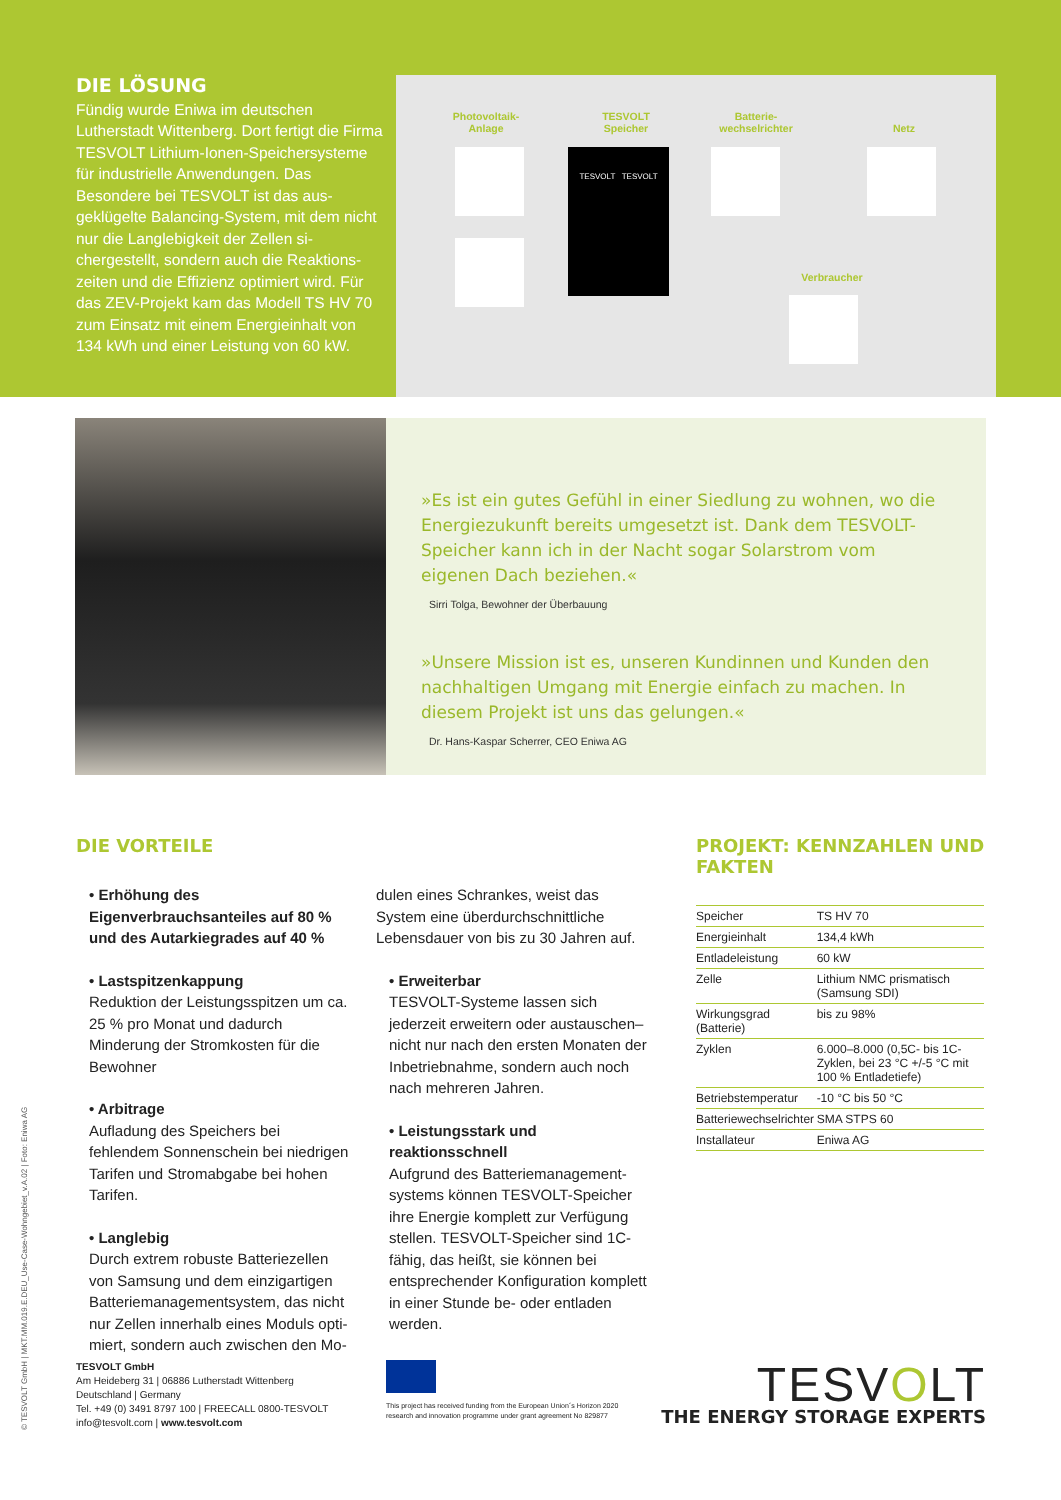DIE LÖSUNG
Fündig wurde Eniwa im deutschen Lutherstadt Wittenberg. Dort fertigt die Firma TESVOLT Lithium-Ionen-Speicher­systeme für industrielle Anwendungen. Das Besondere bei TESVOLT ist das aus­geklügelte Balancing-System, mit dem nicht nur die Langlebigkeit der Zellen si­chergestellt, sondern auch die Reaktions­zeiten und die Effizienz optimiert wird. Für das ZEV-Projekt kam das Modell TS HV 70 zum Einsatz mit einem Energie­inhalt von 134 kWh und einer Leistung von 60 kW.
Photovoltaik-
Anlage
TESVOLT
Speicher
TESVOLT TESVOLT
Batterie-
wechselrichter
Netz
Verbraucher
»Es ist ein gutes Gefühl in einer Siedlung zu wohnen, wo die Energiezukunft bereits umgesetzt ist. Dank dem TESVOLT-Speicher kann ich in der Nacht sogar Solarstrom vom eigenen Dach beziehen.«
Sirri Tolga, Bewohner der Überbauung
»Unsere Mission ist es, unseren Kundinnen und Kunden den nachhaltigen Umgang mit Energie einfach zu machen. In diesem Projekt ist uns das gelungen.«
Dr. Hans-Kaspar Scherrer, CEO Eniwa AG
DIE VORTEILE
• Erhöhung des Eigenverbrauchsanteiles auf 80 % und des Autarkiegrades auf 40 %
• Lastspitzenkappung
Reduktion der Leistungsspitzen um ca. 25 % pro Monat und dadurch Minderung der Stromkosten für die Bewohner
• Arbitrage
Aufladung des Speichers bei fehlendem Sonnenschein bei niedrigen Tarifen und Stromabgabe bei hohen Tarifen.
• Langlebig
Durch extrem robuste Batteriezellen von Samsung und dem einzigartigen Batteriemanagementsystem, das nicht nur Zellen innerhalb eines Moduls opti­miert, sondern auch zwischen den Mo-
dulen eines Schrankes, weist das System eine überdurchschnittliche Lebensdauer von bis zu 30 Jahren auf.
• Erweiterbar
TESVOLT-Systeme lassen sich jederzeit erweitern oder austauschen– nicht nur nach den ersten Monaten der Inbetrieb­nahme, sondern auch noch nach mehre­ren Jahren.
• Leistungsstark und reaktionsschnell
Aufgrund des Batteriemanagement­systems können TESVOLT-Speicher ihre Energie komplett zur Verfügung stellen. TESVOLT-Speicher sind 1C-fähig, das heißt, sie können bei entsprechender Konfiguration komplett in einer Stunde be- oder entladen werden.
PROJEKT: KENNZAHLEN UND FAKTEN
| Speicher | TS HV 70 |
| Energieinhalt | 134,4 kWh |
| Entladeleistung | 60 kW |
| Zelle | Lithium NMC prismatisch (Samsung SDI) |
| Wirkungsgrad (Batterie) | bis zu 98% |
| Zyklen | 6.000–8.000 (0,5C- bis 1C-Zyklen, bei 23 °C +/-5 °C mit 100 % Entladetiefe) |
| Betriebstemperatur | -10 °C bis 50 °C |
| Batteriewechselrichter | SMA STPS 60 |
| Installateur | Eniwa AG |
TESVOLT GmbH
Am Heideberg 31 | 06886 Lutherstadt Wittenberg
Deutschland | Germany
Tel. +49 (0) 3491 8797 100 | FREECALL 0800-TESVOLT
info@tesvolt.com | www.tesvolt.com
This project has received funding from the European Union´s Horizon 2020 research and innovation programme under grant agreement No 829877
TESVOLT
THE ENERGY STORAGE EXPERTS
© TESVOLT GmbH | MKT.MM.019.E.DEU_Use-Case-Wohngebiet_v.A.02 | Foto: Eniwa AG